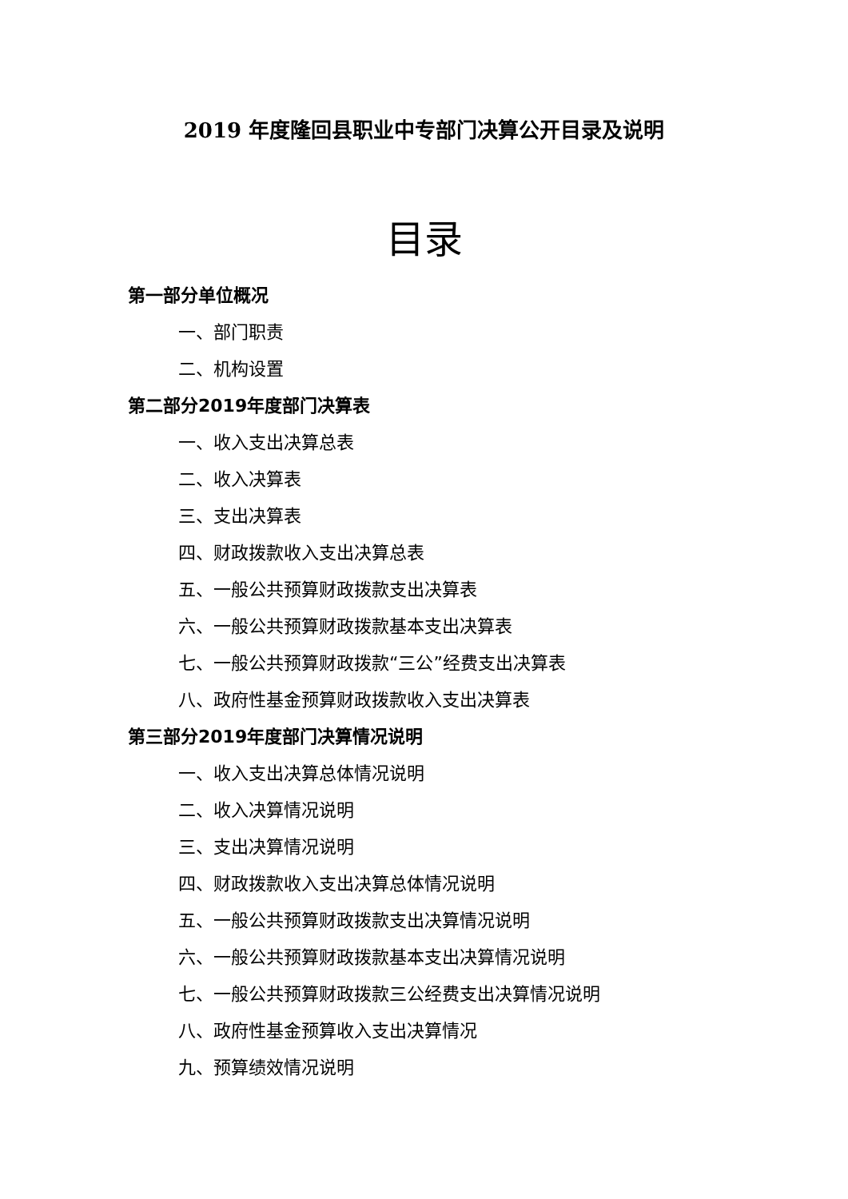2019 年度隆回县职业中专部门决算公开目录及说明
目录
第一部分单位概况
一、部门职责
二、机构设置
第二部分2019年度部门决算表
一、收入支出决算总表
二、收入决算表
三、支出决算表
四、财政拨款收入支出决算总表
五、一般公共预算财政拨款支出决算表
六、一般公共预算财政拨款基本支出决算表
七、一般公共预算财政拨款“三公”经费支出决算表
八、政府性基金预算财政拨款收入支出决算表
第三部分2019年度部门决算情况说明
一、收入支出决算总体情况说明
二、收入决算情况说明
三、支出决算情况说明
四、财政拨款收入支出决算总体情况说明
五、一般公共预算财政拨款支出决算情况说明
六、一般公共预算财政拨款基本支出决算情况说明
七、一般公共预算财政拨款三公经费支出决算情况说明
八、政府性基金预算收入支出决算情况
九、预算绩效情况说明